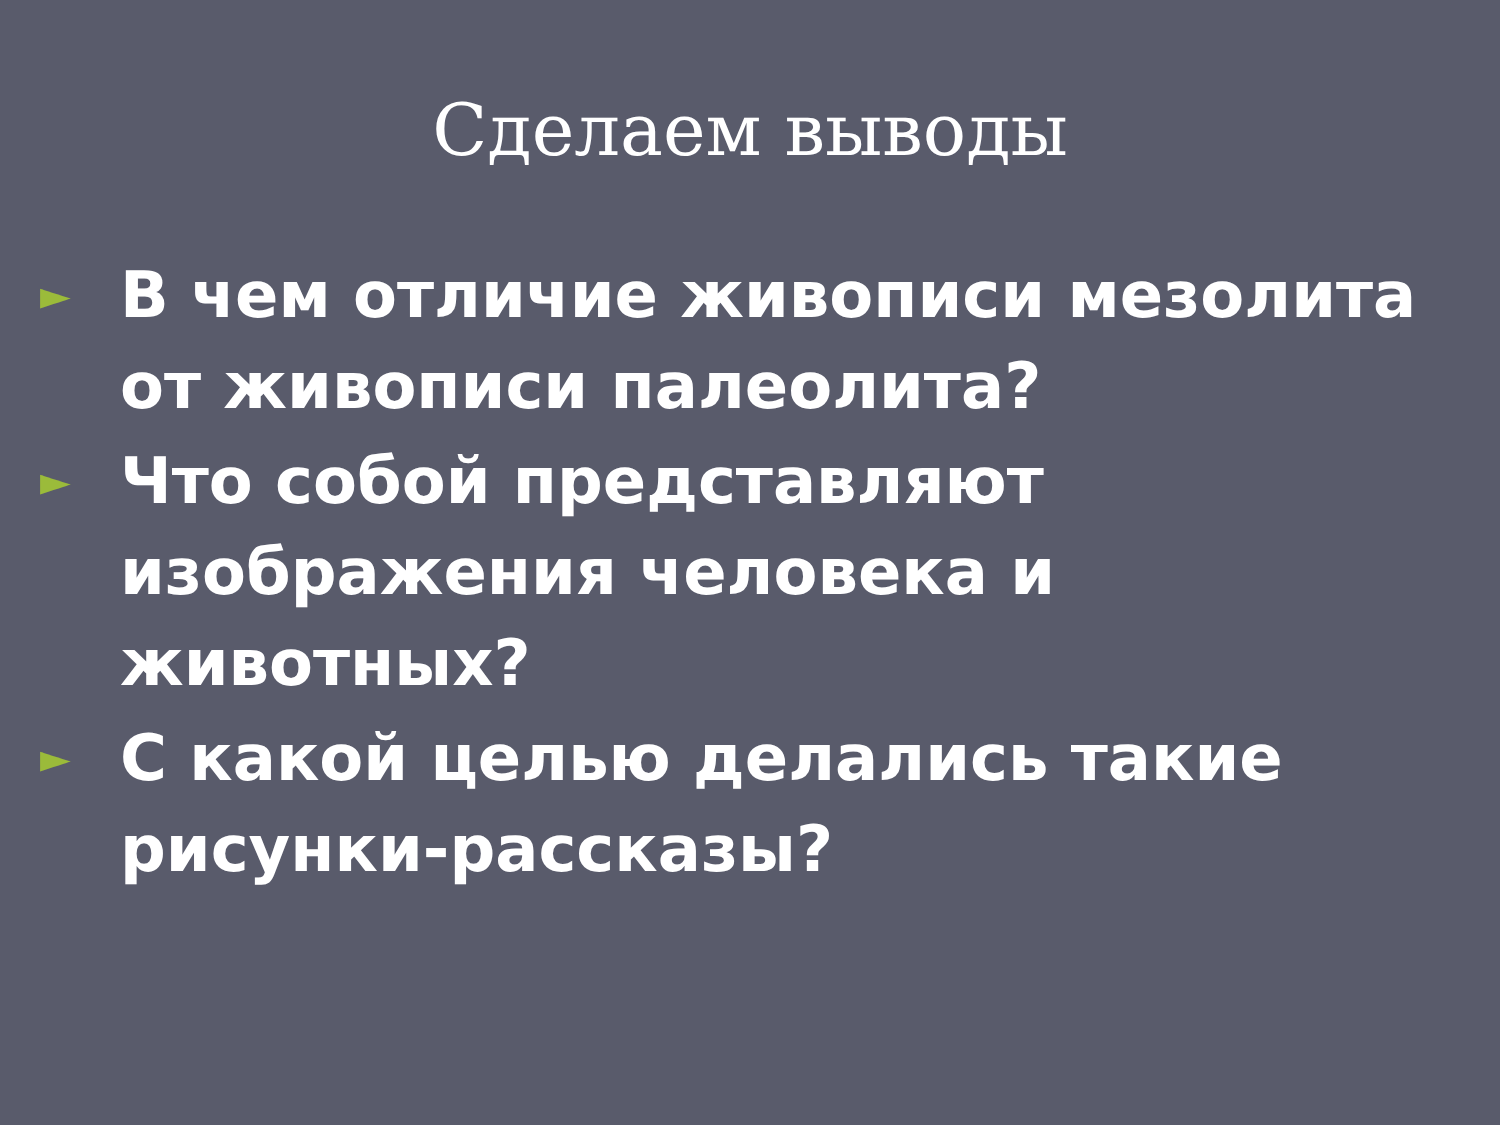Сделаем выводы
► В чем отличие живописи мезолита от живописи палеолита?
► Что собой представляют изображения человека и животных?
► С какой целью делались такие рисунки-рассказы?